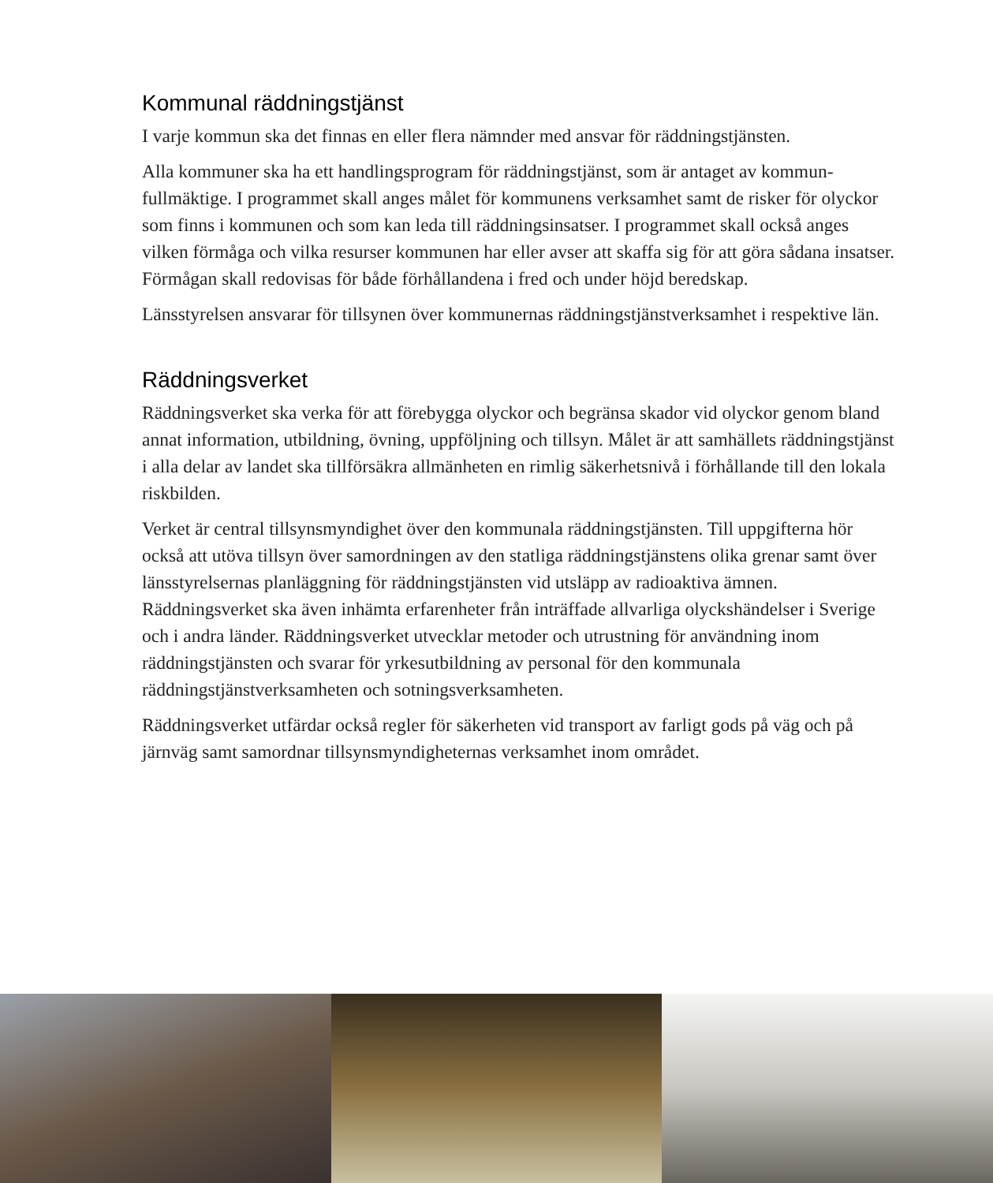Kommunal räddningstjänst
I varje kommun ska det finnas en eller flera nämnder med ansvar för räddningstjänsten.
Alla kommuner ska ha ett handlingsprogram för räddningstjänst, som är antaget av kommun­fullmäktige. I programmet skall anges målet för kommunens verksamhet samt de risker för olyckor som finns i kommunen och som kan leda till räddningsinsatser. I programmet skall också anges vilken förmåga och vilka resurser kommunen har eller avser att skaffa sig för att göra sådana insatser. Förmågan skall redovisas för både förhållandena i fred och under höjd beredskap.
Länsstyrelsen ansvarar för tillsynen över kommunernas räddningstjänstverksamhet i respek­tive län.
Räddningsverket
Räddningsverket ska verka för att förebygga olyckor och begränsa skador vid olyckor genom bland annat information, utbildning, övning, uppföljning och tillsyn. Målet är att samhällets räddningstjänst i alla delar av landet ska tillförsäkra allmänheten en rimlig säkerhetsnivå i förhållande till den lokala riskbilden.
Verket är central tillsynsmyndighet över den kommunala räddningstjänsten. Till uppgifterna hör också att utöva tillsyn över samordningen av den statliga räddningstjänstens olika grenar samt över länsstyrelsernas planläggning för räddningstjänsten vid utsläpp av radioaktiva ämnen. Räddningsverket ska även inhämta erfarenheter från inträffade allvarliga olyckshän­delser i Sverige och i andra länder. Räddningsverket utvecklar metoder och utrustning för användning inom räddningstjänsten och svarar för yrkesutbildning av personal för den kom­munala räddningstjänstverksamheten och sotningsverksamheten.
Räddningsverket utfärdar också regler för säkerheten vid transport av farligt gods på väg och på järnväg samt samordnar tillsynsmyndigheternas verksamhet inom området.